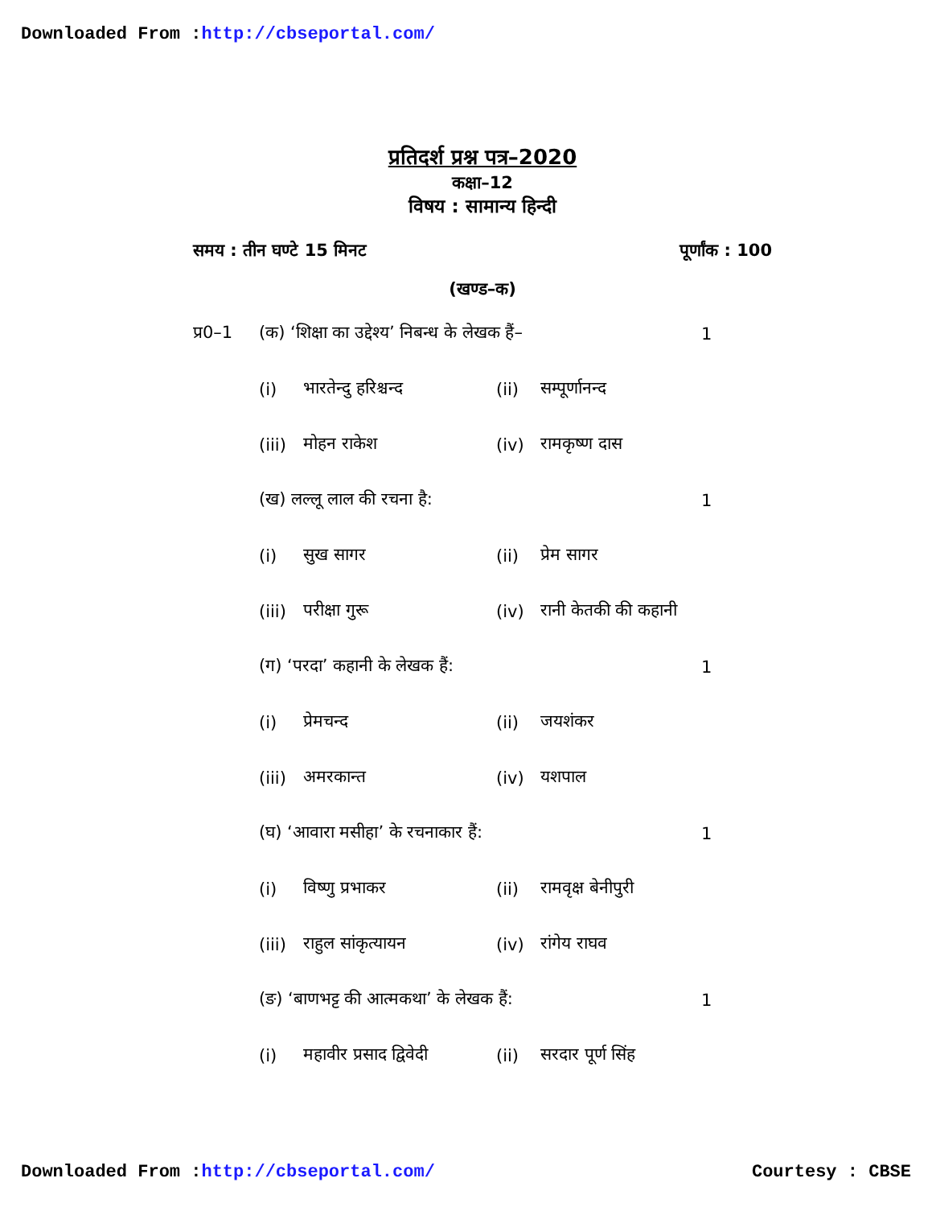Downloaded From :http://cbseportal.com/
प्रतिदर्श प्रश्न पत्र–2020
कक्षा–12
विषय : सामान्य हिन्दी
समय : तीन घण्टे 15 मिनट पूर्णांक : 100
(खण्ड–क)
प्र0–1 (क) ‘शिक्षा का उद्देश्य’ निबन्ध के लेखक हैं– 1
(i) भारतेन्दु हरिश्चन्द (ii) सम्पूर्णानन्द
(iii) मोहन राकेश (iv) रामकृष्ण दास
(ख) लल्लू लाल की रचना है: 1
(i) सुख सागर (ii) प्रेम सागर
(iii) परीक्षा गुरू (iv) रानी केतकी की कहानी
(ग) ‘परदा’ कहानी के लेखक हैं: 1
(i) प्रेमचन्द (ii) जयशंकर
(iii) अमरकान्त (iv) यशपाल
(घ) ‘आवारा मसीहा’ के रचनाकार हैं: 1
(i) विष्णु प्रभाकर (ii) रामवृक्ष बेनीपुरी
(iii) राहुल सांकृत्यायन (iv) रांगेय राघव
(ङ) ‘बाणभट्ट की आत्मकथा’ के लेखक हैं: 1
(i) महावीर प्रसाद द्विवेदी (ii) सरदार पूर्ण सिंह
Downloaded From :http://cbseportal.com/ Courtesy : CBSE